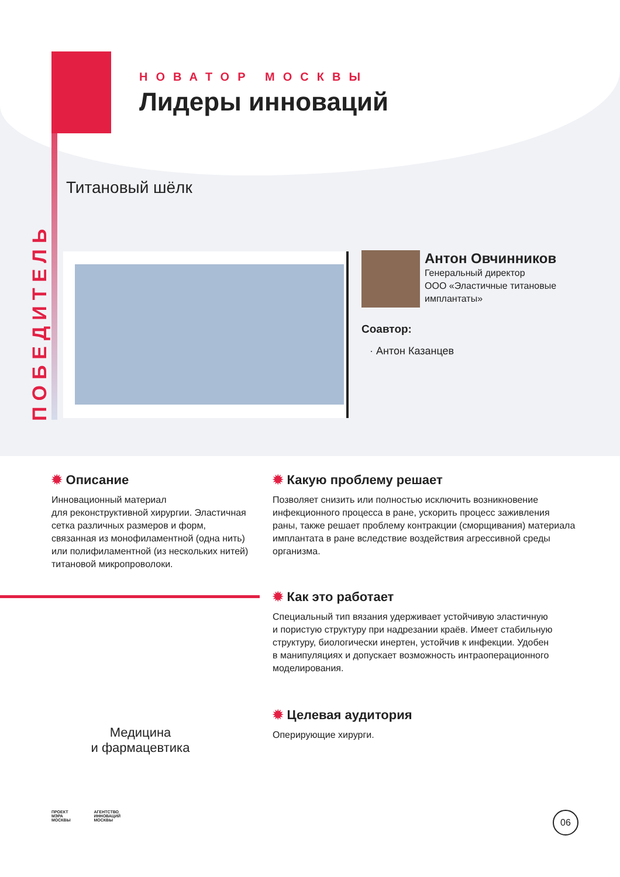НОВАТОР МОСКВЫ
Лидеры инноваций
Титановый шёлк
ПОБЕДИТЕЛЬ
Антон Овчинников
Генеральный директор
ООО «Эластичные титановые имплантаты»
Соавтор:
· Антон Казанцев
✹ Описание
Инновационный материал
для реконструктивной хирургии. Эластичная сетка различных размеров и форм, связанная из монофиламентной (одна нить)
или полифиламентной (из нескольких нитей) титановой микропроволоки.
✹ Какую проблему решает
Позволяет снизить или полностью исключить возникновение инфекционного процесса в ране, ускорить процесс заживления раны, также решает проблему контракции (сморщивания) материала имплантата в ране вследствие воздействия агрессивной среды организма.
✹ Как это работает
Специальный тип вязания удерживает устойчивую эластичную и пористую структуру при надрезании краёв. Имеет стабильную структуру, биологически инертен, устойчив к инфекции. Удобен в манипуляциях и допускает возможность интраоперационного моделирования.
✹ Целевая аудитория
Оперирующие хирурги.
Медицина
и фармацевтика
ПРОЕКТ
МЭРА
МОСКВЫ
АГЕНТСТВО
ИННОВАЦИЙ
МОСКВЫ
06